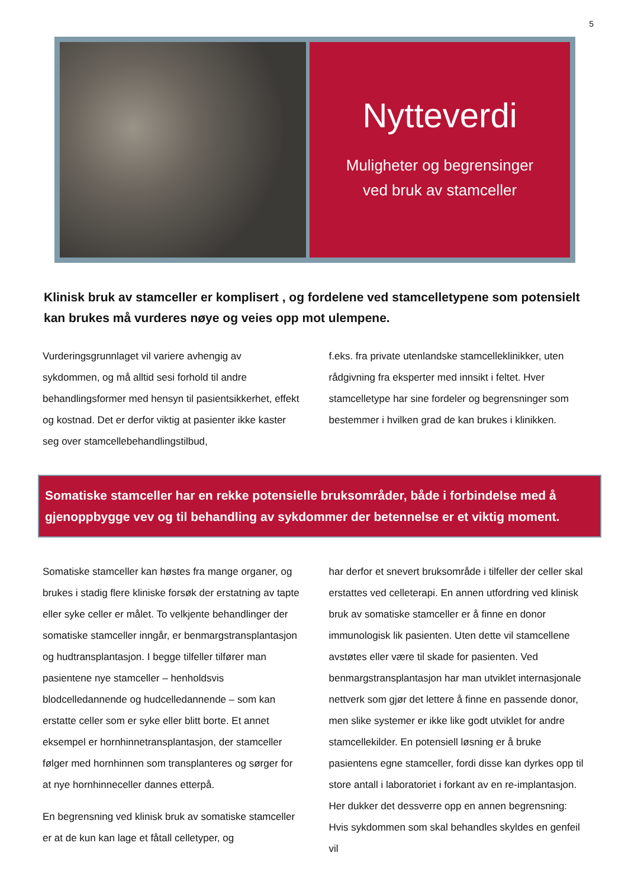5
Nytteverdi
Muligheter og begrensinger
ved bruk av stamceller
Klinisk bruk av stamceller er komplisert , og fordelene ved stamcelletypene som potensielt kan brukes må vurderes nøye og veies opp mot ulempene.
Vurderingsgrunnlaget vil variere avhengig av sykdommen, og må alltid sesi forhold til andre behandlingsformer med hensyn til pasientsikkerhet, effekt og kostnad. Det er derfor viktig at pasienter ikke kaster seg over stamcellebehandlingstilbud,
f.eks. fra private utenlandske stamcelleklinikker, uten rådgivning fra eksperter med innsikt i feltet. Hver stamcelletype har sine fordeler og begrensninger som bestemmer i hvilken grad de kan brukes i klinikken.
Somatiske stamceller har en rekke potensielle bruksområder, både i forbindelse med å gjenoppbygge vev og til behandling av sykdommer der betennelse er et viktig moment.
Somatiske stamceller kan høstes fra mange organer, og brukes i stadig flere kliniske forsøk der erstatning av tapte eller syke celler er målet. To velkjente behandlinger der somatiske stamceller inngår, er benmargstransplantasjon og hudtransplantasjon. I begge tilfeller tilfører man pasientene nye stamceller – henholdsvis blodcelledannende og hudcelledannende – som kan erstatte celler som er syke eller blitt borte. Et annet eksempel er hornhinnetransplantasjon, der stamceller følger med hornhinnen som transplanteres og sørger for at nye hornhinneceller dannes etterpå.
En begrensning ved klinisk bruk av somatiske stamceller er at de kun kan lage et fåtall celletyper, og
har derfor et snevert bruksområde i tilfeller der celler skal erstattes ved celleterapi. En annen utfordring ved klinisk bruk av somatiske stamceller er å finne en donor immunologisk lik pasienten. Uten dette vil stamcellene avstøtes eller være til skade for pasienten. Ved benmargstransplantasjon har man utviklet internasjonale nettverk som gjør det lettere å finne en passende donor, men slike systemer er ikke like godt utviklet for andre stamcellekilder. En potensiell løsning er å bruke pasientens egne stamceller, fordi disse kan dyrkes opp til store antall i laboratoriet i forkant av en re-implantasjon. Her dukker det dessverre opp en annen begrensning: Hvis sykdommen som skal behandles skyldes en genfeil vil